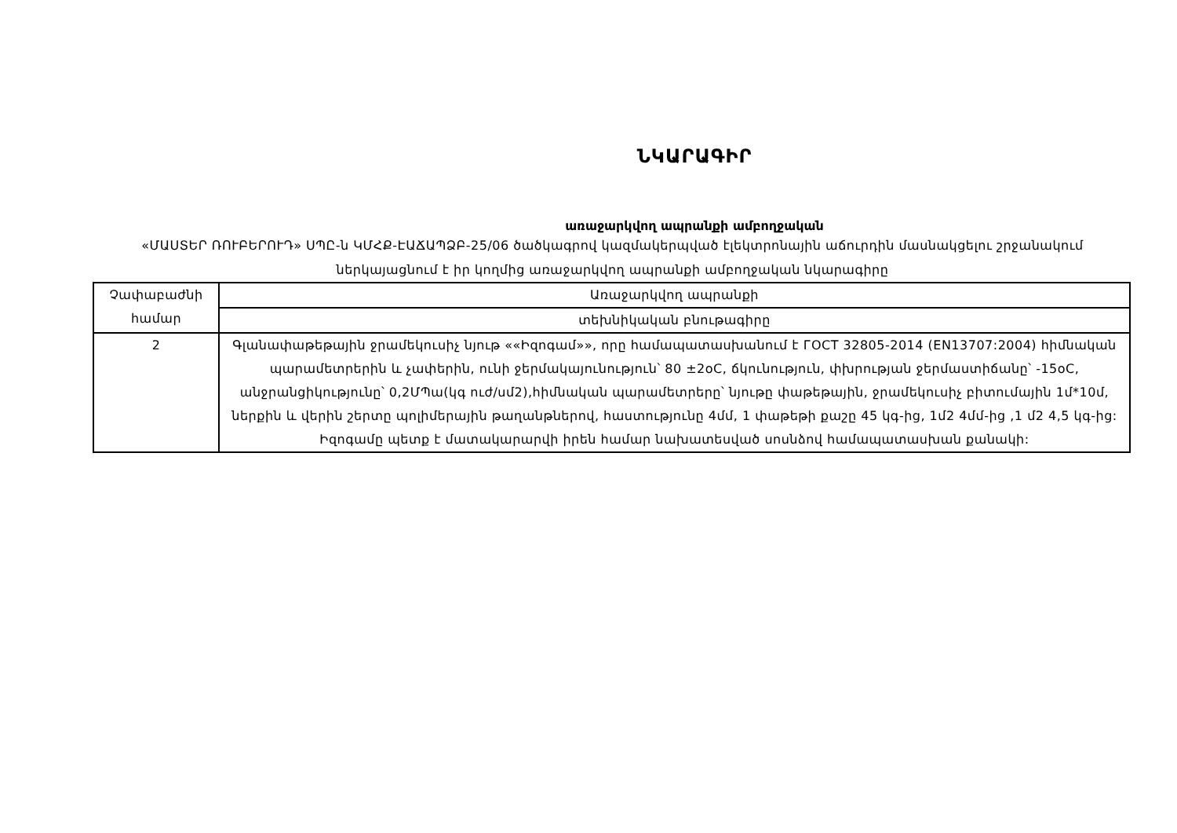ՆԿԱՐԱԳԻՐ
առաջարկվող ապրանքի ամբողջական
«ՄԱՍՏԵՐ ՌՈՒԲԵՐՈՒԴ» ՍՊԸ-ն ԿՄՀՔ-ԷԱՃԱՊՁԲ-25/06 ծածկագրով կազմակերպված էլեկտրոնային աճուրդին մասնակցելու շրջանակում ներկայացնում է իր կողմից առաջարկվող ապրանքի ամբողջական նկարագիրը
| Չափաբաժնի համար | Առաջարկվող ապրանքի |
| | տեխնիկական բնութագիրը |
| 2 | Գլանափաթեթային ջրամեկուսիչ նյութ ««Իզոգամ»», որը համապատասխանում է ГОСТ 32805-2014 (EN13707:2004) հիմնական պարամետրերին և չափերին, ունի ջերմակայունություն՝ 80 ±2oC, ճկունություն, փխրության ջերմաստիճանը՝ -15oC, անջրանցիկությունը՝ 0,2ՄՊա(կգ ուժ/սմ2),հիմնական պարամետրերը՝ նյութը փաթեթային, ջրամեկուսիչ բիտումային 1մ*10մ, ներքին և վերին շերտը պոլիմերային թաղանթներով, հաստությունը 4մմ, 1 փաթեթի քաշը 45 կգ-ից, 1մ2 4մմ-ից ,1 մ2 4,5 կգ-ից: Իզոգամը պետք է մատակարարվի իրեն համար նախատեսված սոսնձով համապատասխան քանակի: |